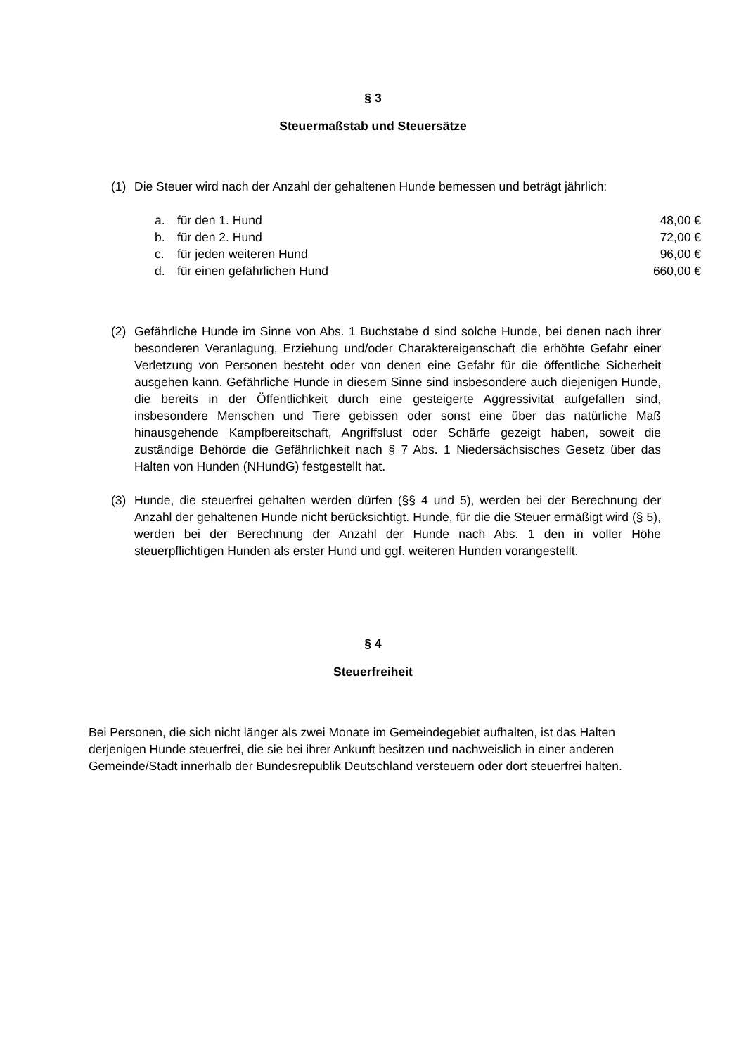§ 3
Steuermaßstab und Steuersätze
(1) Die Steuer wird nach der Anzahl der gehaltenen Hunde bemessen und beträgt jährlich:
| a. | für den 1. Hund | 48,00 € |
| b. | für den 2. Hund | 72,00 € |
| c. | für jeden weiteren Hund | 96,00 € |
| d. | für einen gefährlichen Hund | 660,00 € |
(2) Gefährliche Hunde im Sinne von Abs. 1 Buchstabe d sind solche Hunde, bei denen nach ihrer besonderen Veranlagung, Erziehung und/oder Charaktereigenschaft die erhöhte Gefahr einer Verletzung von Personen besteht oder von denen eine Gefahr für die öffentliche Sicherheit ausgehen kann. Gefährliche Hunde in diesem Sinne sind insbesondere auch diejenigen Hunde, die bereits in der Öffentlichkeit durch eine gesteigerte Aggressivität aufgefallen sind, insbesondere Menschen und Tiere gebissen oder sonst eine über das natürliche Maß hinausgehende Kampfbereitschaft, Angriffslust oder Schärfe gezeigt haben, soweit die zuständige Behörde die Gefährlichkeit nach § 7 Abs. 1 Niedersächsisches Gesetz über das Halten von Hunden (NHundG) festgestellt hat.
(3) Hunde, die steuerfrei gehalten werden dürfen (§§ 4 und 5), werden bei der Berechnung der Anzahl der gehaltenen Hunde nicht berücksichtigt. Hunde, für die die Steuer ermäßigt wird (§ 5), werden bei der Berechnung der Anzahl der Hunde nach Abs. 1 den in voller Höhe steuerpflichtigen Hunden als erster Hund und ggf. weiteren Hunden vorangestellt.
§ 4
Steuerfreiheit
Bei Personen, die sich nicht länger als zwei Monate im Gemeindegebiet aufhalten, ist das Halten derjenigen Hunde steuerfrei, die sie bei ihrer Ankunft besitzen und nachweislich in einer anderen Gemeinde/Stadt innerhalb der Bundesrepublik Deutschland versteuern oder dort steuerfrei halten.